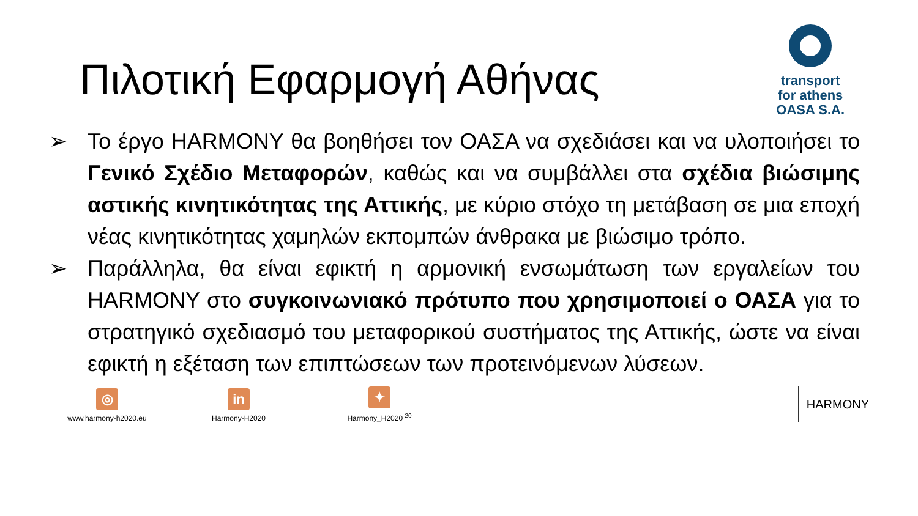Πιλοτική Εφαρμογή Αθήνας
transport
for athens
OASA S.A.
➢ Το έργο HARMONY θα βοηθήσει τον ΟΑΣΑ να σχεδιάσει και να υλοποιήσει το Γενικό Σχέδιο Μεταφορών, καθώς και να συμβάλλει στα σχέδια βιώσιμης αστικής κινητικότητας της Αττικής, με κύριο στόχο τη μετάβαση σε μια εποχή νέας κινητικότητας χαμηλών εκπομπών άνθρακα με βιώσιμο τρόπο.
➢ Παράλληλα, θα είναι εφικτή η αρμονική ενσωμάτωση των εργαλείων του HARMONY στο συγκοινωνιακό πρότυπο που χρησιμοποιεί ο ΟΑΣΑ για το στρατηγικό σχεδιασμό του μεταφορικού συστήματος της Αττικής, ώστε να είναι εφικτή η εξέταση των επιπτώσεων των προτεινόμενων λύσεων.
◎
www.harmony-h2020.eu
in
Harmony-H2020
✦
Harmony_H2020 <sup>20</sup>
HARMONY